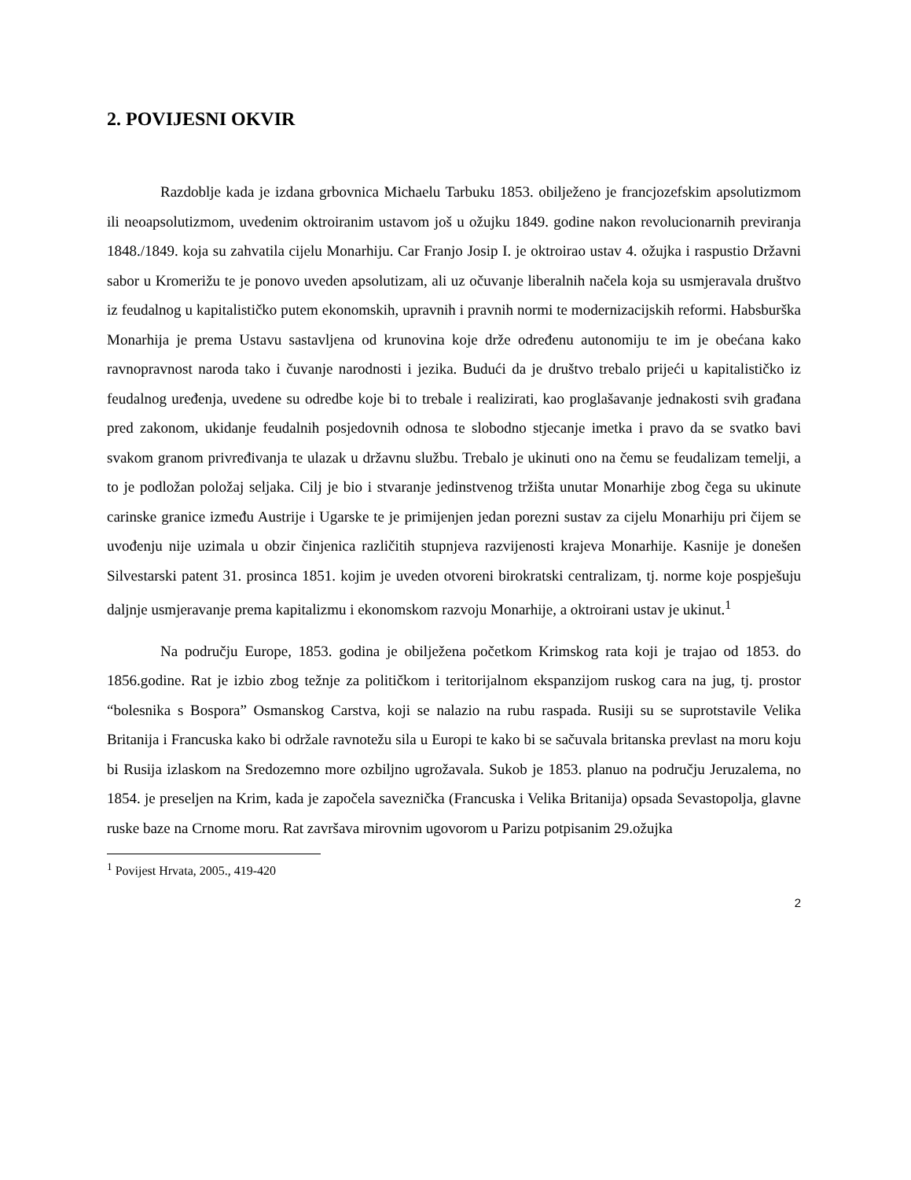2. POVIJESNI OKVIR
Razdoblje kada je izdana grbovnica Michaelu Tarbuku 1853. obilježeno je francjozefskim apsolutizmom ili neoapsolutizmom, uvedenim oktroiranim ustavom još u ožujku 1849. godine nakon revolucionarnih previranja 1848./1849. koja su zahvatila cijelu Monarhiju. Car Franjo Josip I. je oktroirao ustav 4. ožujka i raspustio Državni sabor u Kromerižu te je ponovo uveden apsolutizam, ali uz očuvanje liberalnih načela koja su usmjeravala društvo iz feudalnog u kapitalističko putem ekonomskih, upravnih i pravnih normi te modernizacijskih reformi. Habsburška Monarhija je prema Ustavu sastavljena od krunovina koje drže određenu autonomiju te im je obećana kako ravnopravnost naroda tako i čuvanje narodnosti i jezika. Budući da je društvo trebalo prijeći u kapitalističko iz feudalnog uređenja, uvedene su odredbe koje bi to trebale i realizirati, kao proglašavanje jednakosti svih građana pred zakonom, ukidanje feudalnih posjedovnih odnosa te slobodno stjecanje imetka i pravo da se svatko bavi svakom granom privređivanja te ulazak u državnu službu. Trebalo je ukinuti ono na čemu se feudalizam temelji, a to je podložan položaj seljaka. Cilj je bio i stvaranje jedinstvenog tržišta unutar Monarhije zbog čega su ukinute carinske granice između Austrije i Ugarske te je primijenjen jedan porezni sustav za cijelu Monarhiju pri čijem se uvođenju nije uzimala u obzir činjenica različitih stupnjeva razvijenosti krajeva Monarhije. Kasnije je donešen Silvestarski patent 31. prosinca 1851. kojim je uveden otvoreni birokratski centralizam, tj. norme koje pospješuju daljnje usmjeravanje prema kapitalizmu i ekonomskom razvoju Monarhije, a oktroirani ustav je ukinut.<sup>1</sup>
Na području Europe, 1853. godina je obilježena početkom Krimskog rata koji je trajao od 1853. do 1856.godine. Rat je izbio zbog težnje za političkom i teritorijalnom ekspanzijom ruskog cara na jug, tj. prostor “bolesnika s Bospora” Osmanskog Carstva, koji se nalazio na rubu raspada. Rusiji su se suprotstavile Velika Britanija i Francuska kako bi održale ravnotežu sila u Europi te kako bi se sačuvala britanska prevlast na moru koju bi Rusija izlaskom na Sredozemno more ozbiljno ugrožavala. Sukob je 1853. planuo na području Jeruzalema, no 1854. je preseljen na Krim, kada je započela saveznička (Francuska i Velika Britanija) opsada Sevastopolja, glavne ruske baze na Crnome moru. Rat završava mirovnim ugovorom u Parizu potpisanim 29.ožujka
<sup>1</sup> Povijest Hrvata, 2005., 419-420
2